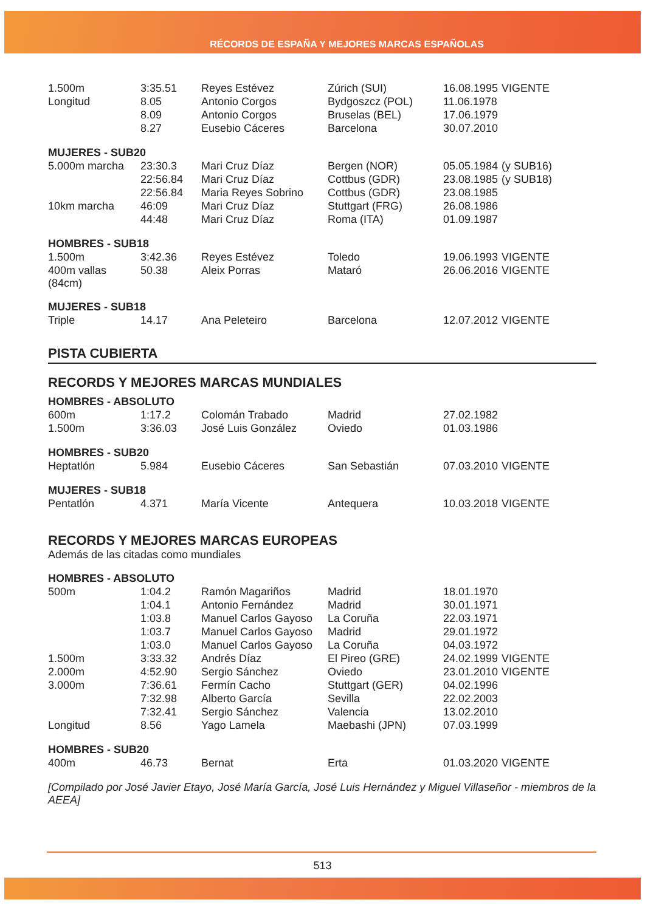RÉCORDS DE ESPAÑA Y MEJORES MARCAS ESPAÑOLAS
| 1.500m | 3:35.51 | Reyes Estévez | Zúrich (SUI) | 16.08.1995 | VIGENTE |
| Longitud | 8.05 | Antonio Corgos | Bydgoszcz (POL) | 11.06.1978 | |
| | 8.09 | Antonio Corgos | Bruselas (BEL) | 17.06.1979 | |
| | 8.27 | Eusebio Cáceres | Barcelona | 30.07.2010 | |
| MUJERES - SUB20 | | | | | |
| 5.000m marcha | 23:30.3 | Mari Cruz Díaz | Bergen (NOR) | 05.05.1984 | (y SUB16) |
| | 22:56.84 | Mari Cruz Díaz | Cottbus (GDR) | 23.08.1985 | (y SUB18) |
| | 22:56.84 | Maria Reyes Sobrino | Cottbus (GDR) | 23.08.1985 | |
| 10km marcha | 46:09 | Mari Cruz Díaz | Stuttgart (FRG) | 26.08.1986 | |
| | 44:48 | Mari Cruz Díaz | Roma (ITA) | 01.09.1987 | |
| HOMBRES - SUB18 | | | | | |
| 1.500m | 3:42.36 | Reyes Estévez | Toledo | 19.06.1993 | VIGENTE |
| 400m vallas (84cm) | 50.38 | Aleix Porras | Mataró | 26.06.2016 | VIGENTE |
| MUJERES - SUB18 | | | | | |
| Triple | 14.17 | Ana Peleteiro | Barcelona | 12.07.2012 | VIGENTE |
PISTA CUBIERTA
RECORDS Y MEJORES MARCAS MUNDIALES
| HOMBRES - ABSOLUTO | | | | | |
| 600m | 1:17.2 | Colomán Trabado | Madrid | 27.02.1982 | |
| 1.500m | 3:36.03 | José Luis González | Oviedo | 01.03.1986 | |
| HOMBRES - SUB20 | | | | | |
| Heptatlón | 5.984 | Eusebio Cáceres | San Sebastián | 07.03.2010 | VIGENTE |
| MUJERES - SUB18 | | | | | |
| Pentatlón | 4.371 | María Vicente | Antequera | 10.03.2018 | VIGENTE |
RECORDS Y MEJORES MARCAS EUROPEAS
Además de las citadas como mundiales
| HOMBRES - ABSOLUTO | | | | | |
| 500m | 1:04.2 | Ramón Magariños | Madrid | 18.01.1970 | |
| | 1:04.1 | Antonio Fernández | Madrid | 30.01.1971 | |
| | 1:03.8 | Manuel Carlos Gayoso | La Coruña | 22.03.1971 | |
| | 1:03.7 | Manuel Carlos Gayoso | Madrid | 29.01.1972 | |
| | 1:03.0 | Manuel Carlos Gayoso | La Coruña | 04.03.1972 | |
| 1.500m | 3:33.32 | Andrés Díaz | El Pireo (GRE) | 24.02.1999 | VIGENTE |
| 2.000m | 4:52.90 | Sergio Sánchez | Oviedo | 23.01.2010 | VIGENTE |
| 3.000m | 7:36.61 | Fermín Cacho | Stuttgart (GER) | 04.02.1996 | |
| | 7:32.98 | Alberto García | Sevilla | 22.02.2003 | |
| | 7:32.41 | Sergio Sánchez | Valencia | 13.02.2010 | |
| Longitud | 8.56 | Yago Lamela | Maebashi (JPN) | 07.03.1999 | |
| HOMBRES - SUB20 | | | | | |
| 400m | 46.73 | Bernat | Erta | 01.03.2020 | VIGENTE |
[Compilado por José Javier Etayo, José María García, José Luis Hernández y Miguel Villaseñor - miembros de la AEEA]
513